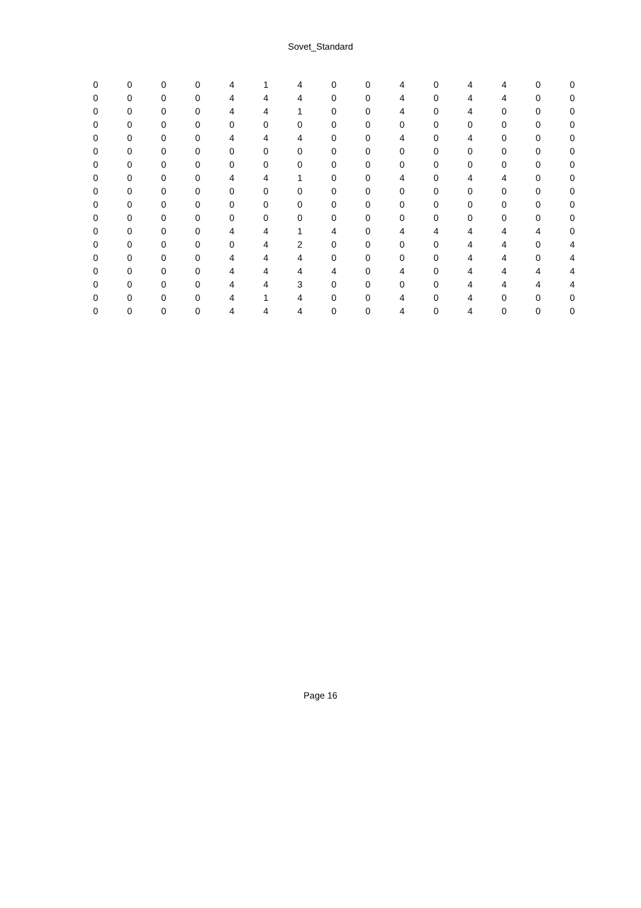Sovet_Standard
| 0 | 0 | 0 | 0 | 4 | 1 | 4 | 0 | 0 | 4 | 0 | 4 | 4 | 0 | 0 |
| 0 | 0 | 0 | 0 | 4 | 4 | 4 | 0 | 0 | 4 | 0 | 4 | 4 | 0 | 0 |
| 0 | 0 | 0 | 0 | 4 | 4 | 1 | 0 | 0 | 4 | 0 | 4 | 0 | 0 | 0 |
| 0 | 0 | 0 | 0 | 0 | 0 | 0 | 0 | 0 | 0 | 0 | 0 | 0 | 0 | 0 |
| 0 | 0 | 0 | 0 | 4 | 4 | 4 | 0 | 0 | 4 | 0 | 4 | 0 | 0 | 0 |
| 0 | 0 | 0 | 0 | 0 | 0 | 0 | 0 | 0 | 0 | 0 | 0 | 0 | 0 | 0 |
| 0 | 0 | 0 | 0 | 0 | 0 | 0 | 0 | 0 | 0 | 0 | 0 | 0 | 0 | 0 |
| 0 | 0 | 0 | 0 | 4 | 4 | 1 | 0 | 0 | 4 | 0 | 4 | 4 | 0 | 0 |
| 0 | 0 | 0 | 0 | 0 | 0 | 0 | 0 | 0 | 0 | 0 | 0 | 0 | 0 | 0 |
| 0 | 0 | 0 | 0 | 0 | 0 | 0 | 0 | 0 | 0 | 0 | 0 | 0 | 0 | 0 |
| 0 | 0 | 0 | 0 | 0 | 0 | 0 | 0 | 0 | 0 | 0 | 0 | 0 | 0 | 0 |
| 0 | 0 | 0 | 0 | 4 | 4 | 1 | 4 | 0 | 4 | 4 | 4 | 4 | 4 | 0 |
| 0 | 0 | 0 | 0 | 0 | 4 | 2 | 0 | 0 | 0 | 0 | 4 | 4 | 0 | 4 |
| 0 | 0 | 0 | 0 | 4 | 4 | 4 | 0 | 0 | 0 | 0 | 4 | 4 | 0 | 4 |
| 0 | 0 | 0 | 0 | 4 | 4 | 4 | 4 | 0 | 4 | 0 | 4 | 4 | 4 | 4 |
| 0 | 0 | 0 | 0 | 4 | 4 | 3 | 0 | 0 | 0 | 0 | 4 | 4 | 4 | 4 |
| 0 | 0 | 0 | 0 | 4 | 1 | 4 | 0 | 0 | 4 | 0 | 4 | 0 | 0 | 0 |
| 0 | 0 | 0 | 0 | 4 | 4 | 4 | 0 | 0 | 4 | 0 | 4 | 0 | 0 | 0 |
Page 16